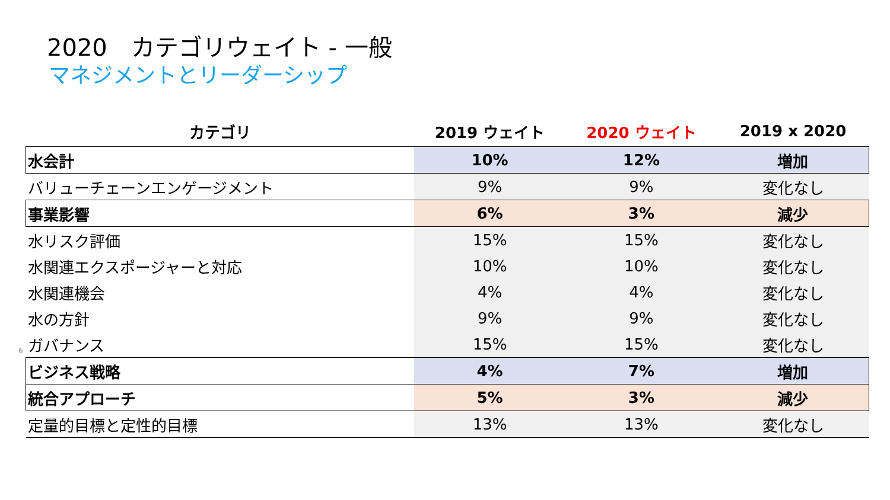2020　カテゴリウェイト - 一般
マネジメントとリーダーシップ
| カテゴリ | 2019 ウェイト | 2020 ウェイト | 2019 x 2020 |
| --- | --- | --- | --- |
| 水会計 | 10% | 12% | 増加 |
| バリューチェーンエンゲージメント | 9% | 9% | 変化なし |
| 事業影響 | 6% | 3% | 減少 |
| 水リスク評価 | 15% | 15% | 変化なし |
| 水関連エクスポージャーと対応 | 10% | 10% | 変化なし |
| 水関連機会 | 4% | 4% | 変化なし |
| 水の方針 | 9% | 9% | 変化なし |
| ガバナンス | 15% | 15% | 変化なし |
| ビジネス戦略 | 4% | 7% | 増加 |
| 統合アプローチ | 5% | 3% | 減少 |
| 定量的目標と定性的目標 | 13% | 13% | 変化なし |
6